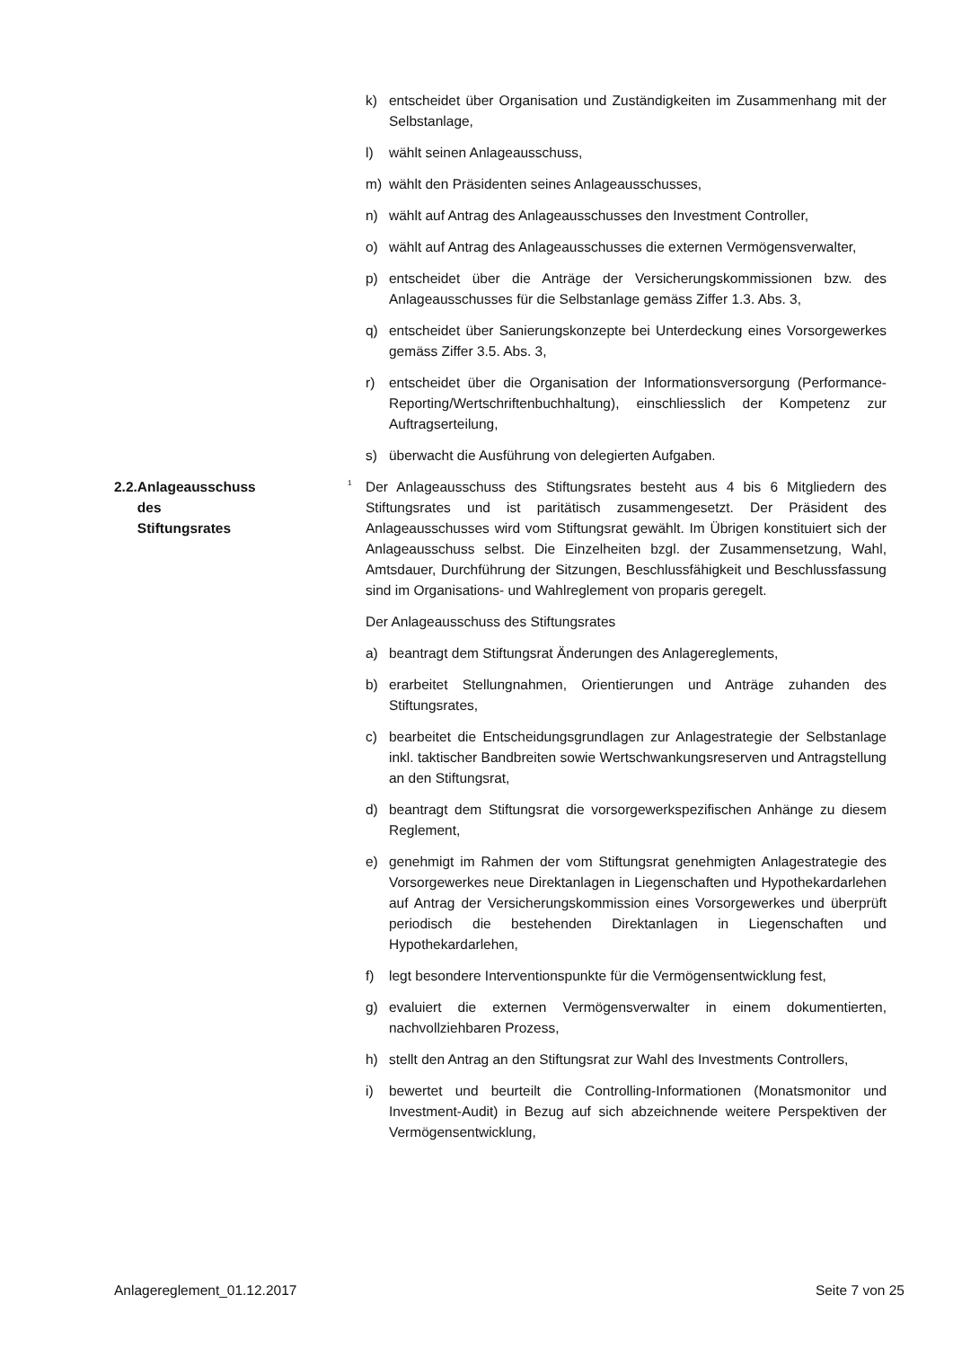k) entscheidet über Organisation und Zuständigkeiten im Zusammenhang mit der Selbstanlage,
l) wählt seinen Anlageausschuss,
m) wählt den Präsidenten seines Anlageausschusses,
n) wählt auf Antrag des Anlageausschusses den Investment Controller,
o) wählt auf Antrag des Anlageausschusses die externen Vermögensverwalter,
p) entscheidet über die Anträge der Versicherungskommissionen bzw. des Anlageausschusses für die Selbstanlage gemäss Ziffer 1.3. Abs. 3,
q) entscheidet über Sanierungskonzepte bei Unterdeckung eines Vorsorgewerkes gemäss Ziffer 3.5. Abs. 3,
r) entscheidet über die Organisation der Informationsversorgung (Performance-Reporting/Wertschriftenbuchhaltung), einschliesslich der Kompetenz zur Auftragserteilung,
s) überwacht die Ausführung von delegierten Aufgaben.
2.2. Anlageausschuss des
Stiftungsrates
<sup>1</sup>
Der Anlageausschuss des Stiftungsrates besteht aus 4 bis 6 Mitgliedern des Stiftungsrates und ist paritätisch zusammengesetzt. Der Präsident des Anlageausschusses wird vom Stiftungsrat gewählt. Im Übrigen konstituiert sich der Anlageausschuss selbst. Die Einzelheiten bzgl. der Zusammensetzung, Wahl, Amtsdauer, Durchführung der Sitzungen, Beschlussfähigkeit und Beschlussfassung sind im Organisations- und Wahlreglement von proparis geregelt.
Der Anlageausschuss des Stiftungsrates
a) beantragt dem Stiftungsrat Änderungen des Anlagereglements,
b) erarbeitet Stellungnahmen, Orientierungen und Anträge zuhanden des Stiftungsrates,
c) bearbeitet die Entscheidungsgrundlagen zur Anlagestrategie der Selbstanlage inkl. taktischer Bandbreiten sowie Wertschwankungsreserven und Antragstellung an den Stiftungsrat,
d) beantragt dem Stiftungsrat die vorsorgewerkspezifischen Anhänge zu diesem Reglement,
e) genehmigt im Rahmen der vom Stiftungsrat genehmigten Anlagestrategie des Vorsorgewerkes neue Direktanlagen in Liegenschaften und Hypothekardarlehen auf Antrag der Versicherungskommission eines Vorsorgewerkes und überprüft periodisch die bestehenden Direktanlagen in Liegenschaften und Hypothekardarlehen,
f) legt besondere Interventionspunkte für die Vermögensentwicklung fest,
g) evaluiert die externen Vermögensverwalter in einem dokumentierten, nachvollziehbaren Prozess,
h) stellt den Antrag an den Stiftungsrat zur Wahl des Investments Controllers,
i) bewertet und beurteilt die Controlling-Informationen (Monatsmonitor und Investment-Audit) in Bezug auf sich abzeichnende weitere Perspektiven der Vermögensentwicklung,
Anlagereglement_01.12.2017 Seite 7 von 25